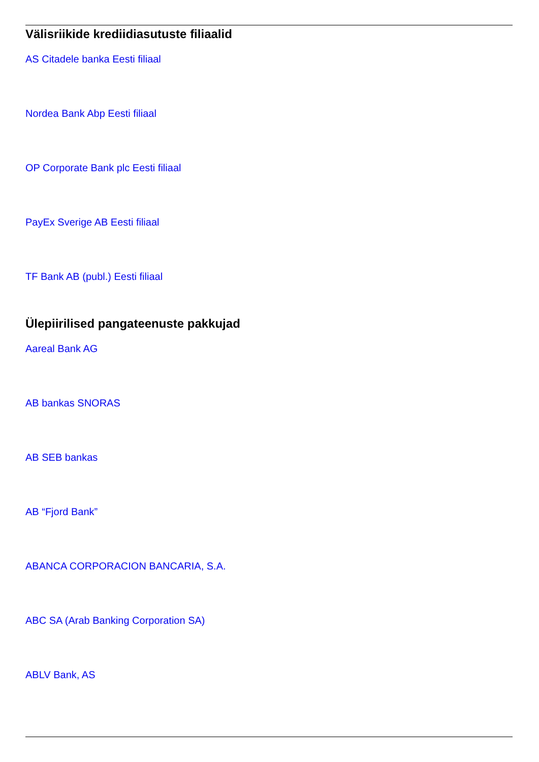Välisriikide krediidiasutuste filiaalid
AS Citadele banka Eesti filiaal
Nordea Bank Abp Eesti filiaal
OP Corporate Bank plc Eesti filiaal
PayEx Sverige AB Eesti filiaal
TF Bank AB (publ.) Eesti filiaal
Ülepiirilised pangateenuste pakkujad
Aareal Bank AG
AB bankas SNORAS
AB SEB bankas
AB “Fjord Bank”
ABANCA CORPORACION BANCARIA, S.A.
ABC SA (Arab Banking Corporation SA)
ABLV Bank, AS